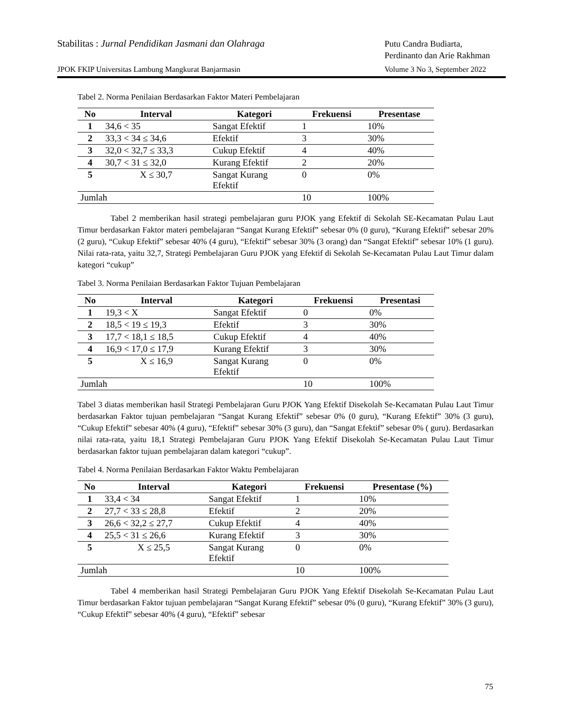Stabilitas : Jurnal Pendidikan Jasmani dan Olahraga
Putu Candra Budiarta,
Perdinanto dan Arie Rakhman
JPOK FKIP Universitas Lambung Mangkurat Banjarmasin
Volume 3 No 3, September 2022
Tabel 2. Norma Penilaian Berdasarkan Faktor Materi Pembelajaran
| No | Interval | Kategori | Frekuensi | Presentase |
| --- | --- | --- | --- | --- |
| 1 | 34,6 < 35 | Sangat Efektif | 1 | 10% |
| 2 | 33,3 < 34 ≤ 34,6 | Efektif | 3 | 30% |
| 3 | 32,0 < 32,7 ≤ 33,3 | Cukup Efektif | 4 | 40% |
| 4 | 30,7 < 31 ≤ 32,0 | Kurang Efektif | 2 | 20% |
| 5 | X ≤ 30,7 | Sangat Kurang Efektif | 0 | 0% |
| Jumlah | | | 10 | 100% |
Tabel 2 memberikan hasil strategi pembelajaran guru PJOK yang Efektif di Sekolah SE-Kecamatan Pulau Laut Timur berdasarkan Faktor materi pembelajaran “Sangat Kurang Efektif” sebesar 0% (0 guru), “Kurang Efektif” sebesar 20% (2 guru), “Cukup Efektif” sebesar 40% (4 guru), “Efektif” sebesar 30% (3 orang) dan “Sangat Efektif” sebesar 10% (1 guru). Nilai rata-rata, yaitu 32,7, Strategi Pembelajaran Guru PJOK yang Efektif di Sekolah Se-Kecamatan Pulau Laut Timur dalam kategori “cukup”
Tabel 3. Norma Penilaian Berdasarkan Faktor Tujuan Pembelajaran
| No | Interval | Kategori | Frekuensi | Presentasi |
| --- | --- | --- | --- | --- |
| 1 | 19,3 < X | Sangat Efektif | 0 | 0% |
| 2 | 18,5 < 19 ≤ 19,3 | Efektif | 3 | 30% |
| 3 | 17,7 < 18,1 ≤ 18,5 | Cukup Efektif | 4 | 40% |
| 4 | 16,9 < 17,0 ≤ 17,9 | Kurang Efektif | 3 | 30% |
| 5 | X ≤ 16,9 | Sangat Kurang Efektif | 0 | 0% |
| Jumlah | | | 10 | 100% |
Tabel 3 diatas memberikan hasil Strategi Pembelajaran Guru PJOK Yang Efektif Disekolah Se-Kecamatan Pulau Laut Timur berdasarkan Faktor tujuan pembelajaran “Sangat Kurang Efektif” sebesar 0% (0 guru), “Kurang Efektif” 30% (3 guru), “Cukup Efektif” sebesar 40% (4 guru), “Efektif” sebesar 30% (3 guru), dan “Sangat Efektif” sebesar 0% ( guru). Berdasarkan nilai rata-rata, yaitu 18,1 Strategi Pembelajaran Guru PJOK Yang Efektif Disekolah Se-Kecamatan Pulau Laut Timur berdasarkan faktor tujuan pembelajaran dalam kategori “cukup”.
Tabel 4. Norma Penilaian Berdasarkan Faktor Waktu Pembelajaran
| No | Interval | Kategori | Frekuensi | Presentase (%) |
| --- | --- | --- | --- | --- |
| 1 | 33,4 < 34 | Sangat Efektif | 1 | 10% |
| 2 | 27,7 < 33 ≤ 28,8 | Efektif | 2 | 20% |
| 3 | 26,6 < 32,2 ≤ 27,7 | Cukup Efektif | 4 | 40% |
| 4 | 25,5 < 31 ≤ 26,6 | Kurang Efektif | 3 | 30% |
| 5 | X ≤ 25,5 | Sangat Kurang Efektif | 0 | 0% |
| Jumlah | | | 10 | 100% |
Tabel 4 memberikan hasil Strategi Pembelajaran Guru PJOK Yang Efektif Disekolah Se-Kecamatan Pulau Laut Timur berdasarkan Faktor tujuan pembelajaran “Sangat Kurang Efektif” sebesar 0% (0 guru), “Kurang Efektif” 30% (3 guru), “Cukup Efektif” sebesar 40% (4 guru), “Efektif” sebesar
75